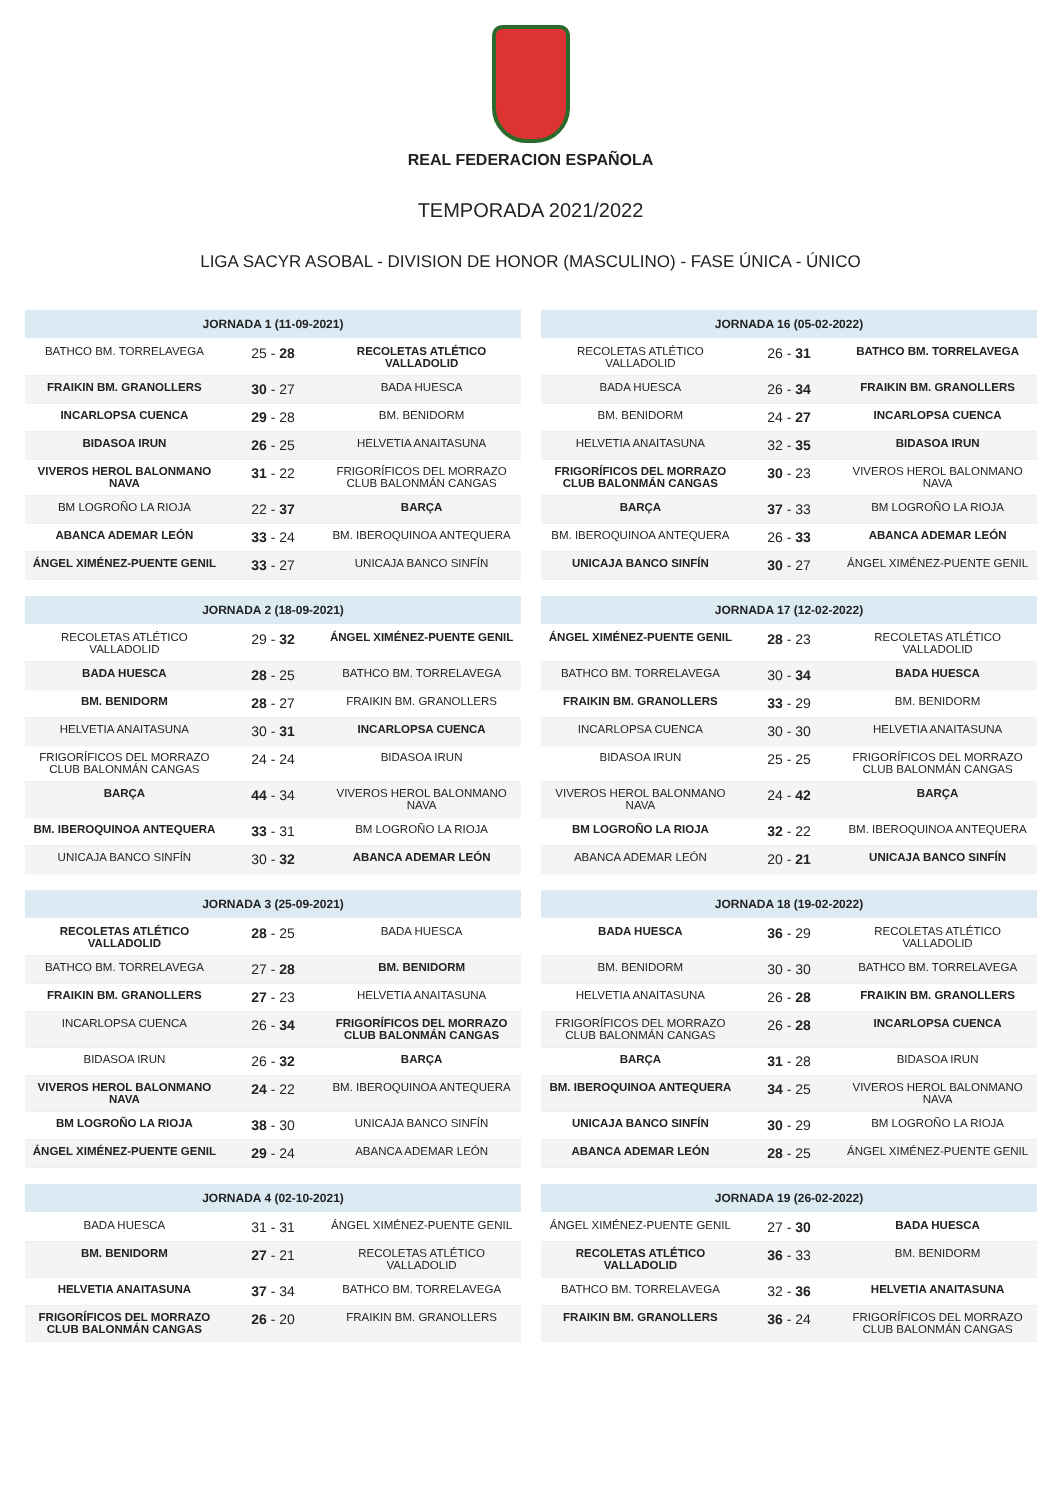REAL FEDERACION ESPAÑOLA
TEMPORADA 2021/2022
LIGA SACYR ASOBAL - DIVISION DE HONOR (MASCULINO) - FASE ÚNICA - ÚNICO
| JORNADA 1 (11-09-2021) | | |
| --- | --- | --- |
| BATHCO BM. TORRELAVEGA | 25 - 28 | RECOLETAS ATLÉTICO VALLADOLID |
| FRAIKIN BM. GRANOLLERS | 30 - 27 | BADA HUESCA |
| INCARLOPSA CUENCA | 29 - 28 | BM. BENIDORM |
| BIDASOA IRUN | 26 - 25 | HELVETIA ANAITASUNA |
| VIVEROS HEROL BALONMANO NAVA | 31 - 22 | FRIGORÍFICOS DEL MORRAZO CLUB BALONMÁN CANGAS |
| BM LOGROÑO LA RIOJA | 22 - 37 | BARÇA |
| ABANCA ADEMAR LEÓN | 33 - 24 | BM. IBEROQUINOA ANTEQUERA |
| ÁNGEL XIMÉNEZ-PUENTE GENIL | 33 - 27 | UNICAJA BANCO SINFÍN |
| JORNADA 16 (05-02-2022) | | |
| --- | --- | --- |
| RECOLETAS ATLÉTICO VALLADOLID | 26 - 31 | BATHCO BM. TORRELAVEGA |
| BADA HUESCA | 26 - 34 | FRAIKIN BM. GRANOLLERS |
| BM. BENIDORM | 24 - 27 | INCARLOPSA CUENCA |
| HELVETIA ANAITASUNA | 32 - 35 | BIDASOA IRUN |
| FRIGORÍFICOS DEL MORRAZO CLUB BALONMÁN CANGAS | 30 - 23 | VIVEROS HEROL BALONMANO NAVA |
| BARÇA | 37 - 33 | BM LOGROÑO LA RIOJA |
| BM. IBEROQUINOA ANTEQUERA | 26 - 33 | ABANCA ADEMAR LEÓN |
| UNICAJA BANCO SINFÍN | 30 - 27 | ÁNGEL XIMÉNEZ-PUENTE GENIL |
| JORNADA 2 (18-09-2021) | | |
| --- | --- | --- |
| RECOLETAS ATLÉTICO VALLADOLID | 29 - 32 | ÁNGEL XIMÉNEZ-PUENTE GENIL |
| BADA HUESCA | 28 - 25 | BATHCO BM. TORRELAVEGA |
| BM. BENIDORM | 28 - 27 | FRAIKIN BM. GRANOLLERS |
| HELVETIA ANAITASUNA | 30 - 31 | INCARLOPSA CUENCA |
| FRIGORÍFICOS DEL MORRAZO CLUB BALONMÁN CANGAS | 24 - 24 | BIDASOA IRUN |
| BARÇA | 44 - 34 | VIVEROS HEROL BALONMANO NAVA |
| BM. IBEROQUINOA ANTEQUERA | 33 - 31 | BM LOGROÑO LA RIOJA |
| UNICAJA BANCO SINFÍN | 30 - 32 | ABANCA ADEMAR LEÓN |
| JORNADA 17 (12-02-2022) | | |
| --- | --- | --- |
| ÁNGEL XIMÉNEZ-PUENTE GENIL | 28 - 23 | RECOLETAS ATLÉTICO VALLADOLID |
| BATHCO BM. TORRELAVEGA | 30 - 34 | BADA HUESCA |
| FRAIKIN BM. GRANOLLERS | 33 - 29 | BM. BENIDORM |
| INCARLOPSA CUENCA | 30 - 30 | HELVETIA ANAITASUNA |
| BIDASOA IRUN | 25 - 25 | FRIGORÍFICOS DEL MORRAZO CLUB BALONMÁN CANGAS |
| VIVEROS HEROL BALONMANO NAVA | 24 - 42 | BARÇA |
| BM LOGROÑO LA RIOJA | 32 - 22 | BM. IBEROQUINOA ANTEQUERA |
| ABANCA ADEMAR LEÓN | 20 - 21 | UNICAJA BANCO SINFÍN |
| JORNADA 3 (25-09-2021) | | |
| --- | --- | --- |
| RECOLETAS ATLÉTICO VALLADOLID | 28 - 25 | BADA HUESCA |
| BATHCO BM. TORRELAVEGA | 27 - 28 | BM. BENIDORM |
| FRAIKIN BM. GRANOLLERS | 27 - 23 | HELVETIA ANAITASUNA |
| INCARLOPSA CUENCA | 26 - 34 | FRIGORÍFICOS DEL MORRAZO CLUB BALONMÁN CANGAS |
| BIDASOA IRUN | 26 - 32 | BARÇA |
| VIVEROS HEROL BALONMANO NAVA | 24 - 22 | BM. IBEROQUINOA ANTEQUERA |
| BM LOGROÑO LA RIOJA | 38 - 30 | UNICAJA BANCO SINFÍN |
| ÁNGEL XIMÉNEZ-PUENTE GENIL | 29 - 24 | ABANCA ADEMAR LEÓN |
| JORNADA 18 (19-02-2022) | | |
| --- | --- | --- |
| BADA HUESCA | 36 - 29 | RECOLETAS ATLÉTICO VALLADOLID |
| BM. BENIDORM | 30 - 30 | BATHCO BM. TORRELAVEGA |
| HELVETIA ANAITASUNA | 26 - 28 | FRAIKIN BM. GRANOLLERS |
| FRIGORÍFICOS DEL MORRAZO CLUB BALONMÁN CANGAS | 26 - 28 | INCARLOPSA CUENCA |
| BARÇA | 31 - 28 | BIDASOA IRUN |
| BM. IBEROQUINOA ANTEQUERA | 34 - 25 | VIVEROS HEROL BALONMANO NAVA |
| UNICAJA BANCO SINFÍN | 30 - 29 | BM LOGROÑO LA RIOJA |
| ABANCA ADEMAR LEÓN | 28 - 25 | ÁNGEL XIMÉNEZ-PUENTE GENIL |
| JORNADA 4 (02-10-2021) | | |
| --- | --- | --- |
| BADA HUESCA | 31 - 31 | ÁNGEL XIMÉNEZ-PUENTE GENIL |
| BM. BENIDORM | 27 - 21 | RECOLETAS ATLÉTICO VALLADOLID |
| HELVETIA ANAITASUNA | 37 - 34 | BATHCO BM. TORRELAVEGA |
| FRIGORÍFICOS DEL MORRAZO CLUB BALONMÁN CANGAS | 26 - 20 | FRAIKIN BM. GRANOLLERS |
| JORNADA 19 (26-02-2022) | | |
| --- | --- | --- |
| ÁNGEL XIMÉNEZ-PUENTE GENIL | 27 - 30 | BADA HUESCA |
| RECOLETAS ATLÉTICO VALLADOLID | 36 - 33 | BM. BENIDORM |
| BATHCO BM. TORRELAVEGA | 32 - 36 | HELVETIA ANAITASUNA |
| FRAIKIN BM. GRANOLLERS | 36 - 24 | FRIGORÍFICOS DEL MORRAZO CLUB BALONMÁN CANGAS |